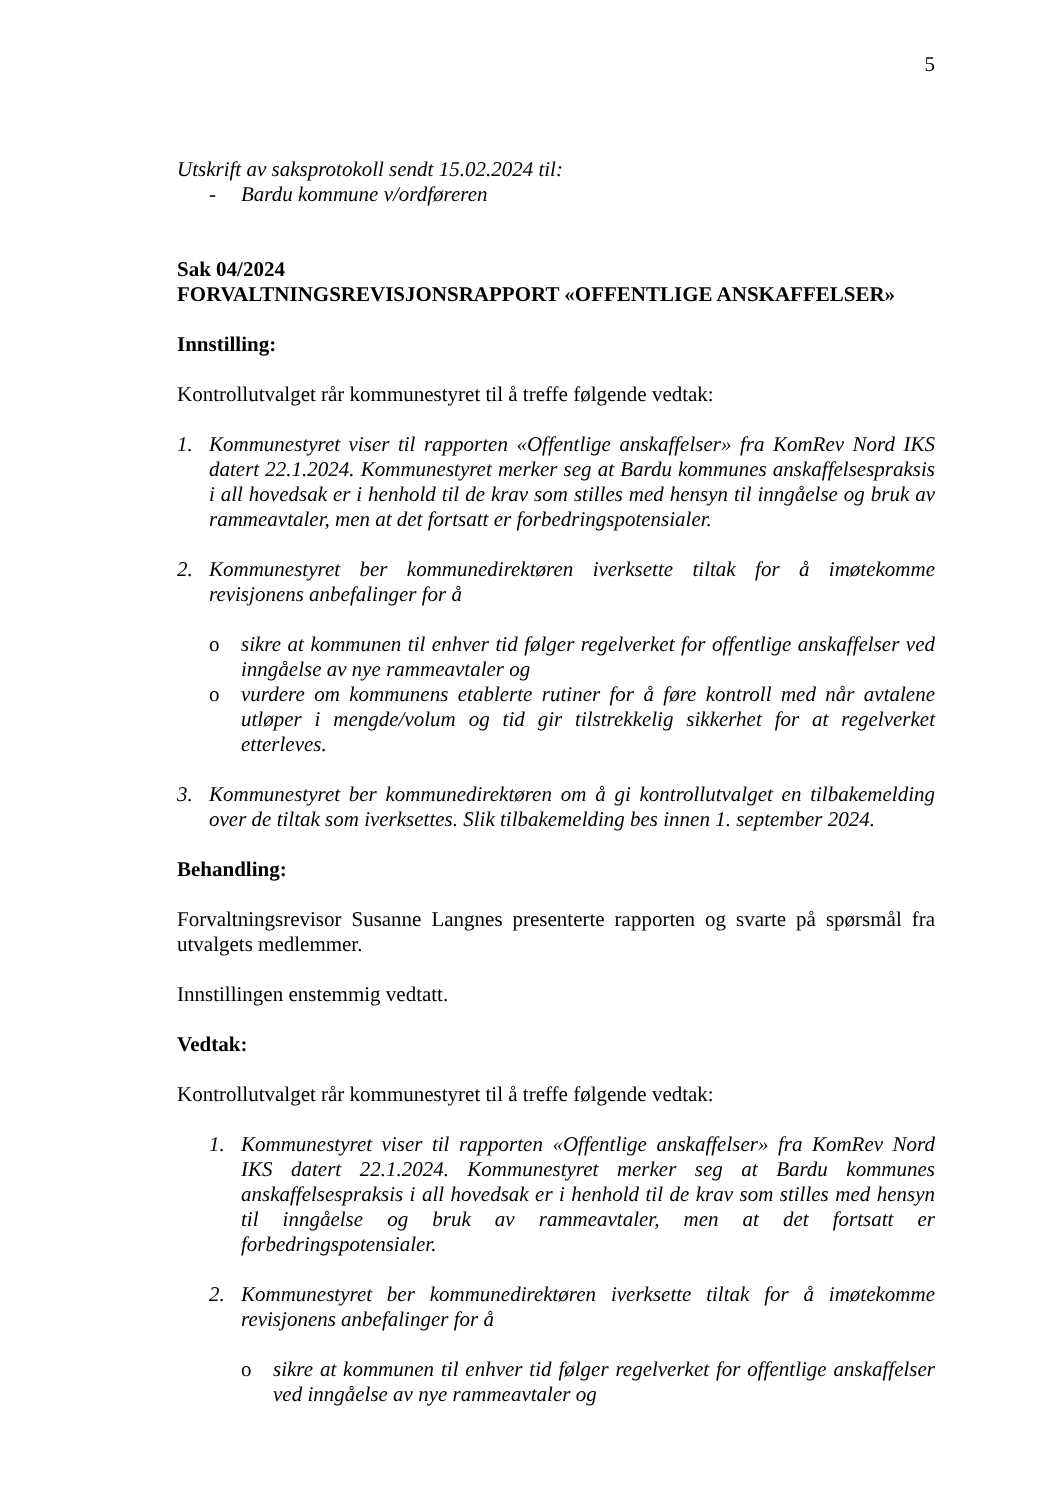5
Utskrift av saksprotokoll sendt 15.02.2024 til:
- Bardu kommune v/ordføreren
Sak 04/2024
FORVALTNINGSREVISJONSRAPPORT «OFFENTLIGE ANSKAFFELSER»
Innstilling:
Kontrollutvalget rår kommunestyret til å treffe følgende vedtak:
1. Kommunestyret viser til rapporten «Offentlige anskaffelser» fra KomRev Nord IKS datert 22.1.2024. Kommunestyret merker seg at Bardu kommunes anskaffelsespraksis i all hovedsak er i henhold til de krav som stilles med hensyn til inngåelse og bruk av rammeavtaler, men at det fortsatt er forbedringspotensialer.
2. Kommunestyret ber kommunedirektøren iverksette tiltak for å imøtekomme revisjonens anbefalinger for å
o sikre at kommunen til enhver tid følger regelverket for offentlige anskaffelser ved inngåelse av nye rammeavtaler og
o vurdere om kommunens etablerte rutiner for å føre kontroll med når avtalene utløper i mengde/volum og tid gir tilstrekkelig sikkerhet for at regelverket etterleves.
3. Kommunestyret ber kommunedirektøren om å gi kontrollutvalget en tilbakemelding over de tiltak som iverksettes. Slik tilbakemelding bes innen 1. september 2024.
Behandling:
Forvaltningsrevisor Susanne Langnes presenterte rapporten og svarte på spørsmål fra utvalgets medlemmer.
Innstillingen enstemmig vedtatt.
Vedtak:
Kontrollutvalget rår kommunestyret til å treffe følgende vedtak:
1. Kommunestyret viser til rapporten «Offentlige anskaffelser» fra KomRev Nord IKS datert 22.1.2024. Kommunestyret merker seg at Bardu kommunes anskaffelsespraksis i all hovedsak er i henhold til de krav som stilles med hensyn til inngåelse og bruk av rammeavtaler, men at det fortsatt er forbedringspotensialer.
2. Kommunestyret ber kommunedirektøren iverksette tiltak for å imøtekomme revisjonens anbefalinger for å
o sikre at kommunen til enhver tid følger regelverket for offentlige anskaffelser ved inngåelse av nye rammeavtaler og